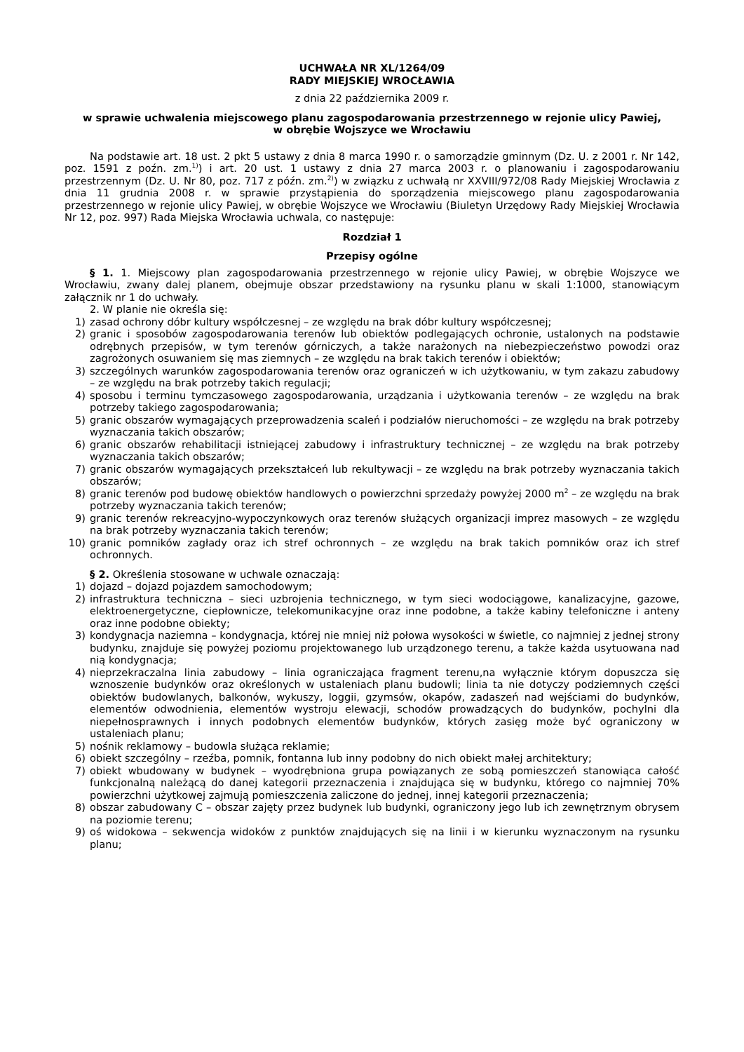UCHWAŁA NR XL/1264/09
RADY MIEJSKIEJ WROCŁAWIA
z dnia 22 października 2009 r.
w sprawie uchwalenia miejscowego planu zagospodarowania przestrzennego w rejonie ulicy Pawiej,
w obrębie Wojszyce we Wrocławiu
Na podstawie art. 18 ust. 2 pkt 5 ustawy z dnia 8 marca 1990 r. o samorządzie gminnym (Dz. U. z 2001 r. Nr 142, poz. 1591 z poźn. zm.<sup>1)</sup>) i art. 20 ust. 1 ustawy z dnia 27 marca 2003 r. o planowaniu i zagospodarowaniu przestrzennym (Dz. U. Nr 80, poz. 717 z późn. zm.<sup>2)</sup>) w związku z uchwałą nr XXVIII/972/08 Rady Miejskiej Wrocławia z dnia 11 grudnia 2008 r. w sprawie przystąpienia do sporządzenia miejscowego planu zagospodarowania przestrzennego w rejonie ulicy Pawiej, w obrębie Wojszyce we Wrocławiu (Biuletyn Urzędowy Rady Miejskiej Wrocławia Nr 12, poz. 997) Rada Miejska Wrocławia uchwala, co następuje:
Rozdział 1
Przepisy ogólne
§ 1. 1. Miejscowy plan zagospodarowania przestrzennego w rejonie ulicy Pawiej, w obrębie Wojszyce we Wrocławiu, zwany dalej planem, obejmuje obszar przedstawiony na rysunku planu w skali 1:1000, stanowiącym załącznik nr 1 do uchwały.
2. W planie nie określa się:
1) zasad ochrony dóbr kultury współczesnej – ze względu na brak dóbr kultury współczesnej;
2) granic i sposobów zagospodarowania terenów lub obiektów podlegających ochronie, ustalonych na podstawie odrębnych przepisów, w tym terenów górniczych, a także narażonych na niebezpieczeństwo powodzi oraz zagrożonych osuwaniem się mas ziemnych – ze względu na brak takich terenów i obiektów;
3) szczególnych warunków zagospodarowania terenów oraz ograniczeń w ich użytkowaniu, w tym zakazu zabudowy – ze względu na brak potrzeby takich regulacji;
4) sposobu i terminu tymczasowego zagospodarowania, urządzania i użytkowania terenów – ze względu na brak potrzeby takiego zagospodarowania;
5) granic obszarów wymagających przeprowadzenia scaleń i podziałów nieruchomości – ze względu na brak potrzeby wyznaczania takich obszarów;
6) granic obszarów rehabilitacji istniejącej zabudowy i infrastruktury technicznej – ze względu na brak potrzeby wyznaczania takich obszarów;
7) granic obszarów wymagających przekształceń lub rekultywacji – ze względu na brak potrzeby wyznaczania takich obszarów;
8) granic terenów pod budowę obiektów handlowych o powierzchni sprzedaży powyżej 2000 m<sup>2</sup> – ze względu na brak potrzeby wyznaczania takich terenów;
9) granic terenów rekreacyjno-wypoczynkowych oraz terenów służących organizacji imprez masowych – ze względu na brak potrzeby wyznaczania takich terenów;
10) granic pomników zagłady oraz ich stref ochronnych – ze względu na brak takich pomników oraz ich stref ochronnych.
§ 2. Określenia stosowane w uchwale oznaczają:
1) dojazd – dojazd pojazdem samochodowym;
2) infrastruktura techniczna – sieci uzbrojenia technicznego, w tym sieci wodociągowe, kanalizacyjne, gazowe, elektroenergetyczne, ciepłownicze, telekomunikacyjne oraz inne podobne, a także kabiny telefoniczne i anteny oraz inne podobne obiekty;
3) kondygnacja naziemna – kondygnacja, której nie mniej niż połowa wysokości w świetle, co najmniej z jednej strony budynku, znajduje się powyżej poziomu projektowanego lub urządzonego terenu, a także każda usytuowana nad nią kondygnacja;
4) nieprzekraczalna linia zabudowy – linia ograniczająca fragment terenu,na wyłącznie którym dopuszcza się wznoszenie budynków oraz określonych w ustaleniach planu budowli; linia ta nie dotyczy podziemnych części obiektów budowlanych, balkonów, wykuszy, loggii, gzymsów, okapów, zadaszeń nad wejściami do budynków, elementów odwodnienia, elementów wystroju elewacji, schodów prowadzących do budynków, pochylni dla niepełnosprawnych i innych podobnych elementów budynków, których zasięg może być ograniczony w ustaleniach planu;
5) nośnik reklamowy – budowla służąca reklamie;
6) obiekt szczególny – rzeźba, pomnik, fontanna lub inny podobny do nich obiekt małej architektury;
7) obiekt wbudowany w budynek – wyodrębniona grupa powiązanych ze sobą pomieszczeń stanowiąca całość funkcjonalną należącą do danej kategorii przeznaczenia i znajdująca się w budynku, którego co najmniej 70% powierzchni użytkowej zajmują pomieszczenia zaliczone do jednej, innej kategorii przeznaczenia;
8) obszar zabudowany C – obszar zajęty przez budynek lub budynki, ograniczony jego lub ich zewnętrznym obrysem na poziomie terenu;
9) oś widokowa – sekwencja widoków z punktów znajdujących się na linii i w kierunku wyznaczonym na rysunku planu;